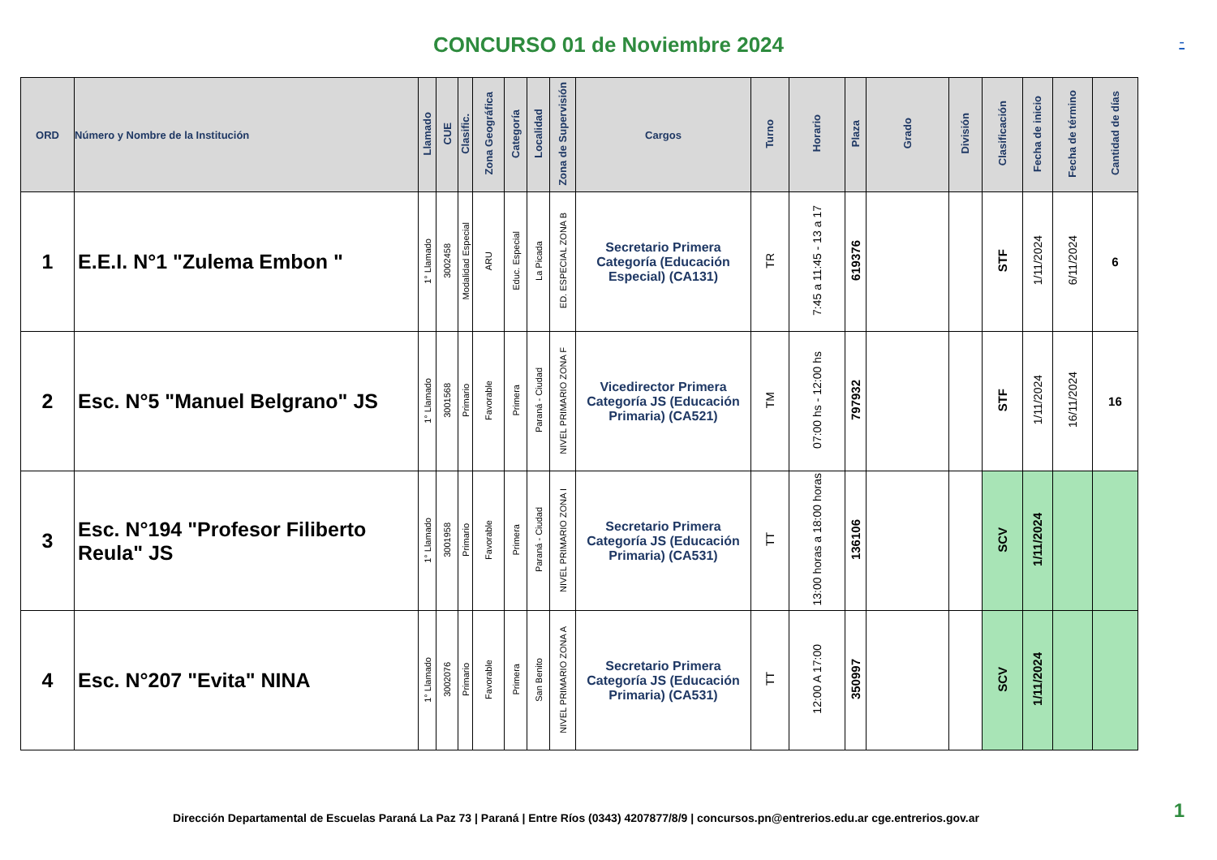CONCURSO 01 de Noviembre 2024
-
| ORD | Número y Nombre de la Institución | Llamado | CUE | Clasific. | Zona Geográfica | Categoría | Localidad | Zona de Supervisión | Cargos | Turno | Horario | Plaza | Grado | División | Clasificación | Fecha de inicio | Fecha de término | Cantidad de días |
| --- | --- | --- | --- | --- | --- | --- | --- | --- | --- | --- | --- | --- | --- | --- | --- | --- | --- | --- |
| 1 | E.E.I. N°1 "Zulema Embon " | 1° Llamado | 3002458 | Modalidad Especial | ARU | Educ. Especial | La Picada | ED. ESPECIAL ZONA B | Secretario Primera Categoría (Educación Especial) (CA131) | TR | 7:45 a 11:45 - 13 a 17 | 619376 | | | STF | 1/11/2024 | 6/11/2024 | 6 |
| 2 | Esc. N°5 "Manuel Belgrano" JS | 1° Llamado | 3001568 | Primario | Favorable | Primera | Paraná - Ciudad | NIVEL PRIMARIO ZONA F | Vicedirector Primera Categoría JS (Educación Primaria) (CA521) | TM | 07:00 hs - 12:00 hs | 797932 | | | STF | 1/11/2024 | 16/11/2024 | 16 |
| 3 | Esc. N°194 "Profesor Filiberto Reula" JS | 1° Llamado | 3001958 | Primario | Favorable | Primera | Paraná - Ciudad | NIVEL PRIMARIO ZONA I | Secretario Primera Categoría JS (Educación Primaria) (CA531) | TT | 13:00 horas a 18:00 horas | 136106 | | | SCV | 1/11/2024 | | |
| 4 | Esc. N°207 "Evita" NINA | 1° Llamado | 3002076 | Primario | Favorable | Primera | San Benito | NIVEL PRIMARIO ZONA A | Secretario Primera Categoría JS (Educación Primaria) (CA531) | TT | 12:00 A 17:00 | 350997 | | | SCV | 1/11/2024 | | |
Dirección Departamental de Escuelas Paraná La Paz 73 | Paraná | Entre Ríos (0343) 4207877/8/9 | concursos.pn@entrerios.edu.ar cge.entrerios.gov.ar
1